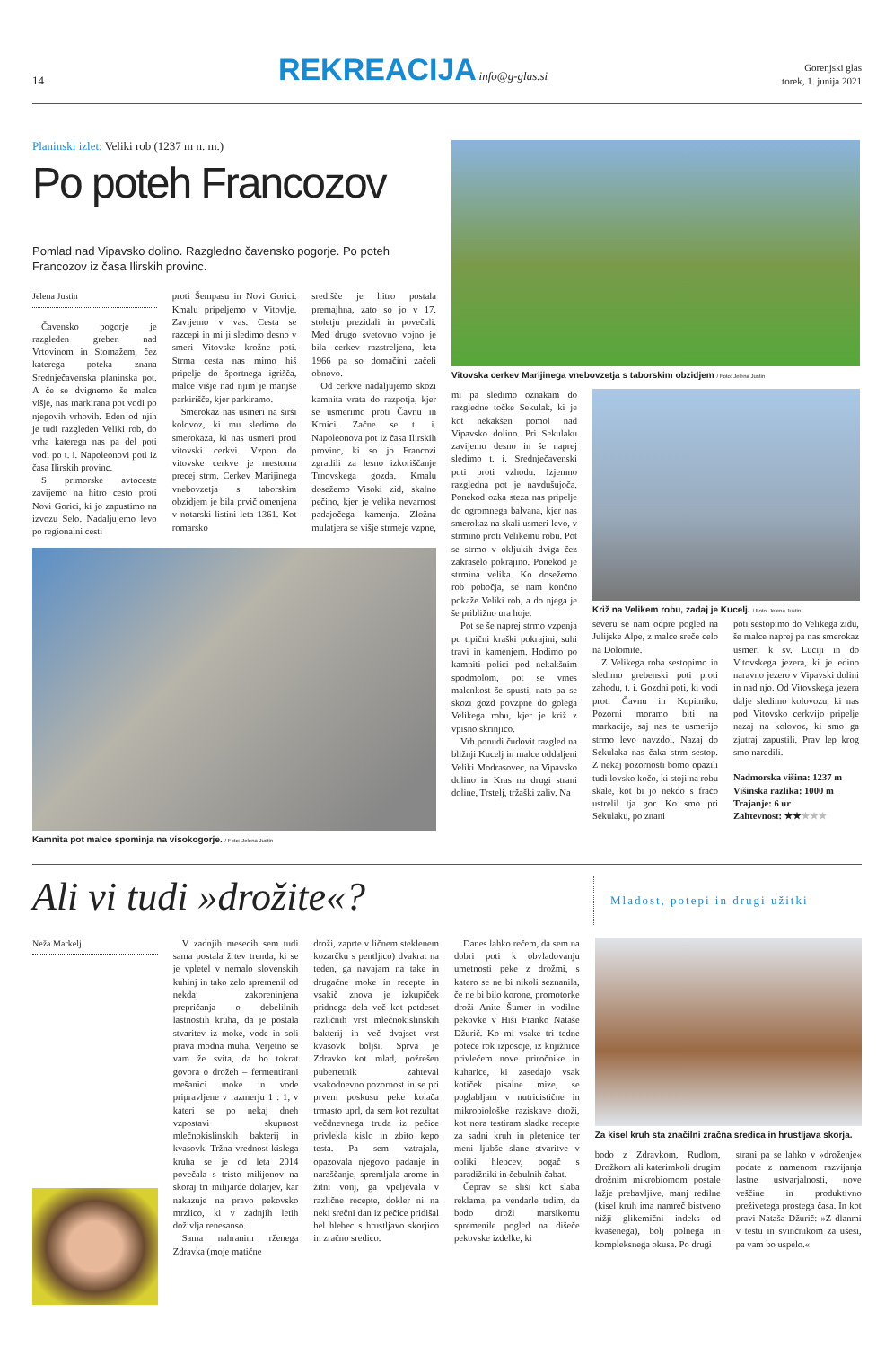14 REKREACIJA info@g-glas.si Gorenjski glas
torek, 1. junija 2021
Planinski izlet: Veliki rob (1237 m n. m.)
Po poteh Francozov
Pomlad nad Vipavsko dolino. Razgledno čavensko pogorje. Po poteh Francozov iz časa Ilirskih provinc.
Jelena Justin
Čavensko pogorje je razgleden greben nad Vrtovinom in Stomažem, čez katerega poteka znana Srednječavenska planinska pot. A če se dvignemo še malce višje, nas markirana pot vodi po njegovih vrhovih. Eden od njih je tudi razgleden Veliki rob, do vrha katerega nas pa del poti vodi po t. i. Napoleonovi poti iz časa Ilirskih provinc.
S primorske avtoceste zavijemo na hitro cesto proti Novi Gorici, ki jo zapustimo na izvozu Selo. Nadaljujemo levo po regionalni cesti
proti Šempasu in Novi Gorici. Kmalu pripeljemo v Vitovlje. Zavijemo v vas. Cesta se razcepi in mi ji sledimo desno v smeri Vitovske krožne poti. Strma cesta nas mimo hiš pripelje do športnega igrišča, malce višje nad njim je manjše parkirišče, kjer parkiramo.
Smerokaz nas usmeri na širši kolovoz, ki mu sledimo do smerokaza, ki nas usmeri proti vitovski cerkvi. Vzpon do vitovske cerkve je mestoma precej strm. Cerkev Marijinega vnebovzetja s taborskim obzidjem je bila prvič omenjena v notarski listini leta 1361. Kot romarsko
središče je hitro postala premajhna, zato so jo v 17. stoletju prezidali in povečali. Med drugo svetovno vojno je bila cerkev razstreljena, leta 1966 pa so domačini začeli obnovo.
Od cerkve nadaljujemo skozi kamnita vrata do razpotja, kjer se usmerimo proti Čavnu in Krnici. Začne se t. i. Napoleonova pot iz časa Ilirskih provinc, ki so jo Francozi zgradili za lesno izkoriščanje Trnovskega gozda. Kmalu dosežemo Visoki zid, skalno pečino, kjer je velika nevarnost padajočega kamenja. Zložna mulatjera se višje strmeje vzpne,
Kamnita pot malce spominja na visokogorje. / Foto: Jelena Justin
Vitovska cerkev Marijinega vnebovzetja s taborskim obzidjem / Foto: Jelena Justin
mi pa sledimo oznakam do razgledne točke Sekulak, ki je kot nekakšen pomol nad Vipavsko dolino. Pri Sekulaku zavijemo desno in še naprej sledimo t. i. Srednječavenski poti proti vzhodu. Izjemno razgledna pot je navdušujoča. Ponekod ozka steza nas pripelje do ogromnega balvana, kjer nas smerokaz na skali usmeri levo, v strmino proti Velikemu robu. Pot se strmo v okljukih dviga čez zakraselo pokrajino. Ponekod je strmina velika. Ko dosežemo rob pobočja, se nam končno pokaže Veliki rob, a do njega je še približno ura hoje.
Pot se še naprej strmo vzpenja po tipični kraški pokrajini, suhi travi in kamenjem. Hodimo po kamniti polici pod nekakšnim spodmolom, pot se vmes malenkost še spusti, nato pa se skozi gozd povzpne do golega Velikega robu, kjer je križ z vpisno skrinjico.
Vrh ponudi čudovit razgled na bližnji Kucelj in malce oddaljeni Veliki Modrasovec, na Vipavsko dolino in Kras na drugi strani doline, Trstelj, tržaški zaliv. Na
Križ na Velikem robu, zadaj je Kucelj. / Foto: Jelena Justin
severu se nam odpre pogled na Julijske Alpe, z malce sreče celo na Dolomite.
Z Velikega roba sestopimo in sledimo grebenski poti proti zahodu, t. i. Gozdni poti, ki vodi proti Čavnu in Kopitniku. Pozorni moramo biti na markacije, saj nas te usmerijo strmo levo navzdol. Nazaj do Sekulaka nas čaka strm sestop. Z nekaj pozornosti bomo opazili tudi lovsko kočo, ki stoji na robu skale, kot bi jo nekdo s fračo ustrelil tja gor. Ko smo pri Sekulaku, po znani
poti sestopimo do Velikega zidu, še malce naprej pa nas smerokaz usmeri k sv. Luciji in do Vitovskega jezera, ki je edino naravno jezero v Vipavski dolini in nad njo. Od Vitovskega jezera dalje sledimo kolovozu, ki nas pod Vitovsko cerkvijo pripelje nazaj na kolovoz, ki smo ga zjutraj zapustili. Prav lep krog smo naredili.
Nadmorska višina: 1237 m
Višinska razlika: 1000 m
Trajanje: 6 ur
Zahtevnost: ★★★★★
Ali vi tudi »drožite«?
Mladost, potepi in drugi užitki
Neža Markelj V zadnjih mesecih sem tudi sama postala žrtev trenda, ki se je vpletel v nemalo slovenskih kuhinj in tako zelo spremenil od nekdaj zakoreninjena prepričanja o debelilnih lastnostih kruha, da je postala stvaritev iz moke, vode in soli prava modna muha. Verjetno se vam že svita, da bo tokrat govora o drožeh – fermentirani mešanici moke in vode pripravljene v razmerju 1 : 1, v kateri se po nekaj dneh vzpostavi skupnost mlečnokislinskih bakterij in kvasovk. Tržna vrednost kislega kruha se je od leta 2014 povečala s tristo milijonov na skoraj tri milijarde dolarjev, kar nakazuje na pravo pekovsko mrzlico, ki v zadnjih letih doživlja renesanso.
Sama nahranim rženega Zdravka (moje matične
droži, zaprte v ličnem steklenem kozarčku s pentljico) dvakrat na teden, ga navajam na take in drugačne moke in recepte in vsakič znova je izkupiček pridnega dela več kot petdeset različnih vrst mlečnokislinskih bakterij in več dvajset vrst kvasovk boljši. Sprva je Zdravko kot mlad, požrešen pubertetnik zahteval vsakodnevno pozornost in se pri prvem poskusu peke kolača trmasto uprl, da sem kot rezultat večdnevnega truda iz pečice privlekla kislo in zbito kepo testa. Pa sem vztrajala, opazovala njegovo padanje in naraščanje, spremljala arome in žitni vonj, ga vpeljevala v različne recepte, dokler ni na neki srečni dan iz pečice pridišal bel hlebec s hrustljavo skorjico in zračno sredico.
Danes lahko rečem, da sem na dobri poti k obvladovanju umetnosti peke z drožmi, s katero se ne bi nikoli seznanila, če ne bi bilo korone, promotorke droži Anite Šumer in vodilne pekovke v Hiši Franko Nataše Džurič. Ko mi vsake tri tedne poteče rok izposoje, iz knjižnice privlečem nove priročnike in kuharice, ki zasedajo vsak kotiček pisalne mize, se poglabljam v nutricistične in mikrobiološke raziskave droži, kot nora testiram sladke recepte za sadni kruh in pletenice ter meni ljubše slane stvaritve v obliki hlebcev, pogač s paradižniki in čebulnih čabat.
Čeprav se sliši kot slaba reklama, pa vendarle trdim, da bodo droži marsikomu spremenile pogled na dišeče pekovske izdelke, ki
Za kisel kruh sta značilni zračna sredica in hrustljava skorja.
bodo z Zdravkom, Rudlom, Drožkom ali katerimkoli drugim drožnim mikrobiomom postale lažje prebavljive, manj redilne (kisel kruh ima namreč bistveno nižji glikemični indeks od kvašenega), bolj polnega in kompleksnega okusa. Po drugi
strani pa se lahko v »droženje« podate z namenom razvijanja lastne ustvarjalnosti, nove veščine in produktivno preživetega prostega časa. In kot pravi Nataša Džurič: »Z dlanmi v testu in svinčnikom za ušesi, pa vam bo uspelo.«